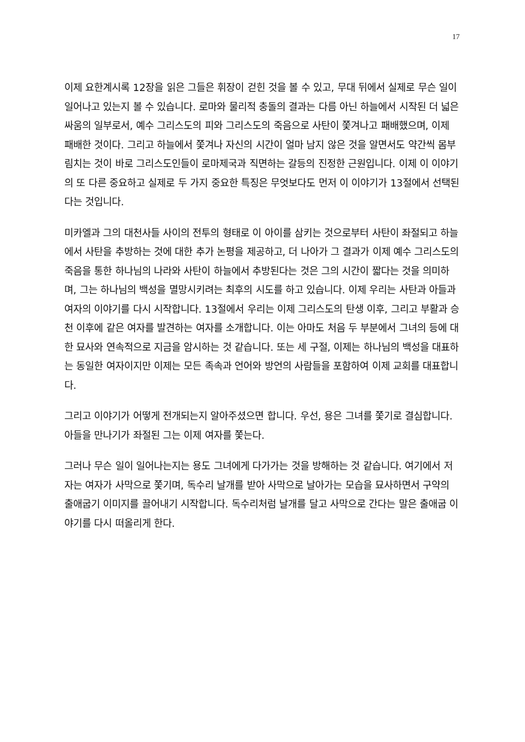17
이제 요한계시록 12장을 읽은 그들은 휘장이 걷힌 것을 볼 수 있고, 무대 뒤에서 실제로 무슨 일이 일어나고 있는지 볼 수 있습니다. 로마와 물리적 충돌의 결과는 다름 아닌 하늘에서 시작된 더 넓은 싸움의 일부로서, 예수 그리스도의 피와 그리스도의 죽음으로 사탄이 쫓겨나고 패배했으며, 이제 패배한 것이다. 그리고 하늘에서 쫓겨나 자신의 시간이 얼마 남지 않은 것을 알면서도 약간씩 몸부림치는 것이 바로 그리스도인들이 로마제국과 직면하는 갈등의 진정한 근원입니다. 이제 이 이야기의 또 다른 중요하고 실제로 두 가지 중요한 특징은 무엇보다도 먼저 이 이야기가 13절에서 선택된다는 것입니다.
미카엘과 그의 대천사들 사이의 전투의 형태로 이 아이를 삼키는 것으로부터 사탄이 좌절되고 하늘에서 사탄을 추방하는 것에 대한 추가 논평을 제공하고, 더 나아가 그 결과가 이제 예수 그리스도의 죽음을 통한 하나님의 나라와 사탄이 하늘에서 추방된다는 것은 그의 시간이 짧다는 것을 의미하며, 그는 하나님의 백성을 멸망시키려는 최후의 시도를 하고 있습니다. 이제 우리는 사탄과 아들과 여자의 이야기를 다시 시작합니다. 13절에서 우리는 이제 그리스도의 탄생 이후, 그리고 부활과 승천 이후에 같은 여자를 발견하는 여자를 소개합니다. 이는 아마도 처음 두 부분에서 그녀의 등에 대한 묘사와 연속적으로 지금을 암시하는 것 같습니다. 또는 세 구절, 이제는 하나님의 백성을 대표하는 동일한 여자이지만 이제는 모든 족속과 언어와 방언의 사람들을 포함하여 이제 교회를 대표합니다.
그리고 이야기가 어떻게 전개되는지 알아주셨으면 합니다. 우선, 용은 그녀를 쫓기로 결심합니다. 아들을 만나기가 좌절된 그는 이제 여자를 쫓는다.
그러나 무슨 일이 일어나는지는 용도 그녀에게 다가가는 것을 방해하는 것 같습니다. 여기에서 저자는 여자가 사막으로 쫓기며, 독수리 날개를 받아 사막으로 날아가는 모습을 묘사하면서 구약의 출애굽기 이미지를 끌어내기 시작합니다. 독수리처럼 날개를 달고 사막으로 간다는 말은 출애굽 이야기를 다시 떠올리게 한다.